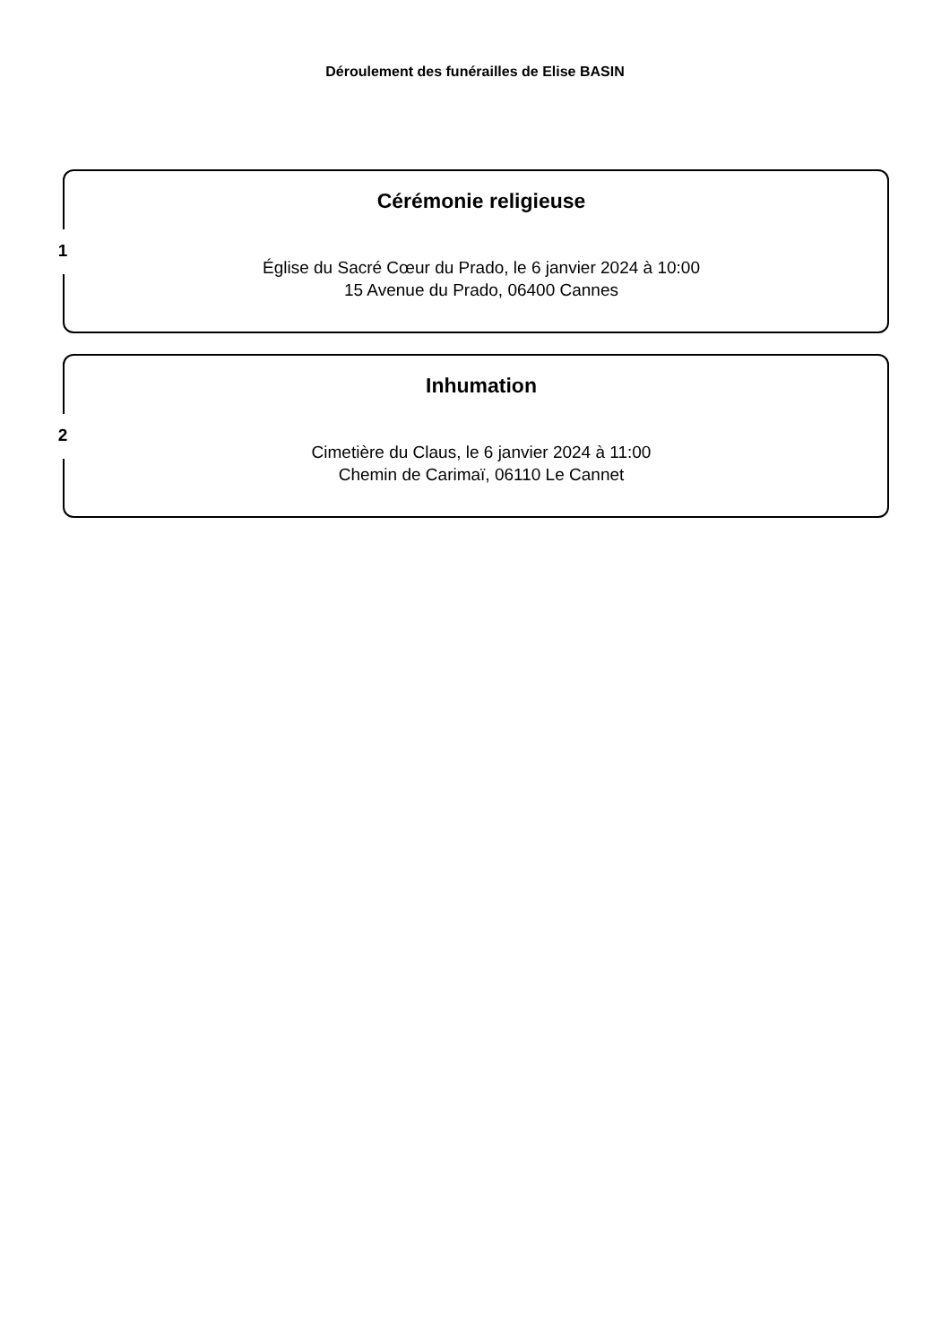Déroulement des funérailles de Elise BASIN
1
Cérémonie religieuse
Église du Sacré Cœur du Prado, le 6 janvier 2024 à 10:00
15 Avenue du Prado, 06400 Cannes
2
Inhumation
Cimetière du Claus, le 6 janvier 2024 à 11:00
Chemin de Carimaï, 06110 Le Cannet